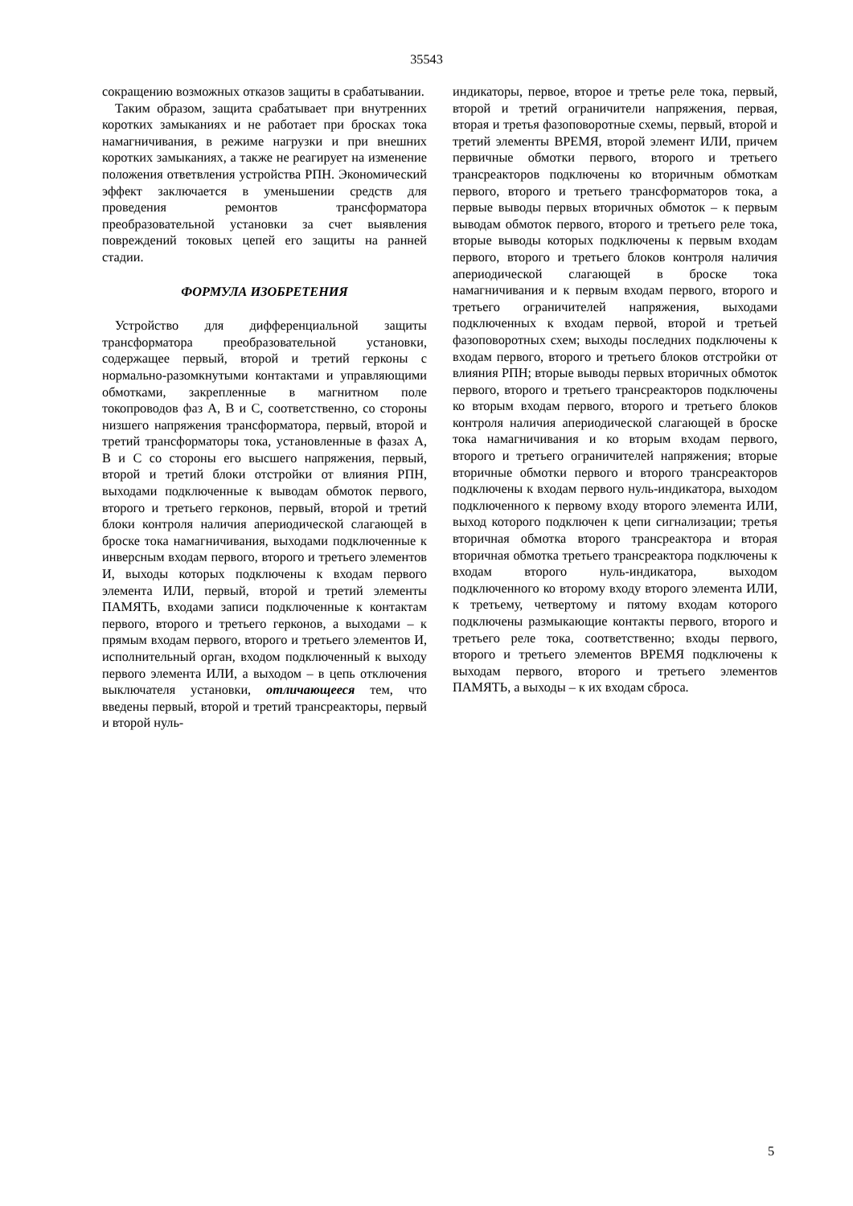35543
сокращению возможных отказов защиты в срабатывании.
Таким образом, защита срабатывает при внутренних коротких замыканиях и не работает при бросках тока намагничивания, в режиме нагрузки и при внешних коротких замыканиях, а также не реагирует на изменение положения ответвления устройства РПН. Экономический эффект заключается в уменьшении средств для проведения ремонтов трансформатора преобразовательной установки за счет выявления повреждений токовых цепей его защиты на ранней стадии.
ФОРМУЛА ИЗОБРЕТЕНИЯ
Устройство для дифференциальной защиты трансформатора преобразовательной установки, содержащее первый, второй и третий герконы с нормально-разомкнутыми контактами и управляющими обмотками, закрепленные в магнитном поле токопроводов фаз А, В и С, соответственно, со стороны низшего напряжения трансформатора, первый, второй и третий трансформаторы тока, установленные в фазах А, В и С со стороны его высшего напряжения, первый, второй и третий блоки отстройки от влияния РПН, выходами подключенные к выводам обмоток первого, второго и третьего герконов, первый, второй и третий блоки контроля наличия апериодической слагающей в броске тока намагничивания, выходами подключенные к инверсным входам первого, второго и третьего элементов И, выходы которых подключены к входам первого элемента ИЛИ, первый, второй и третий элементы ПАМЯТЬ, входами записи подключенные к контактам первого, второго и третьего герконов, а выходами – к прямым входам первого, второго и третьего элементов И, исполнительный орган, входом подключенный к выходу первого элемента ИЛИ, а выходом – в цепь отключения выключателя установки, отличающееся тем, что введены первый, второй и третий трансреакторы, первый и второй нуль-
индикаторы, первое, второе и третье реле тока, первый, второй и третий ограничители напряжения, первая, вторая и третья фазоповоротные схемы, первый, второй и третий элементы ВРЕМЯ, второй элемент ИЛИ, причем первичные обмотки первого, второго и третьего трансреакторов подключены ко вторичным обмоткам первого, второго и третьего трансформаторов тока, а первые выводы первых вторичных обмоток – к первым выводам обмоток первого, второго и третьего реле тока, вторые выводы которых подключены к первым входам первого, второго и третьего блоков контроля наличия апериодической слагающей в броске тока намагничивания и к первым входам первого, второго и третьего ограничителей напряжения, выходами подключенных к входам первой, второй и третьей фазоповоротных схем; выходы последних подключены к входам первого, второго и третьего блоков отстройки от влияния РПН; вторые выводы первых вторичных обмоток первого, второго и третьего трансреакторов подключены ко вторым входам первого, второго и третьего блоков контроля наличия апериодической слагающей в броске тока намагничивания и ко вторым входам первого, второго и третьего ограничителей напряжения; вторые вторичные обмотки первого и второго трансреакторов подключены к входам первого нуль-индикатора, выходом подключенного к первому входу второго элемента ИЛИ, выход которого подключен к цепи сигнализации; третья вторичная обмотка второго трансреактора и вторая вторичная обмотка третьего трансреактора подключены к входам второго нуль-индикатора, выходом подключенного ко второму входу второго элемента ИЛИ, к третьему, четвертому и пятому входам которого подключены размыкающие контакты первого, второго и третьего реле тока, соответственно; входы первого, второго и третьего элементов ВРЕМЯ подключены к выходам первого, второго и третьего элементов ПАМЯТЬ, а выходы – к их входам сброса.
5